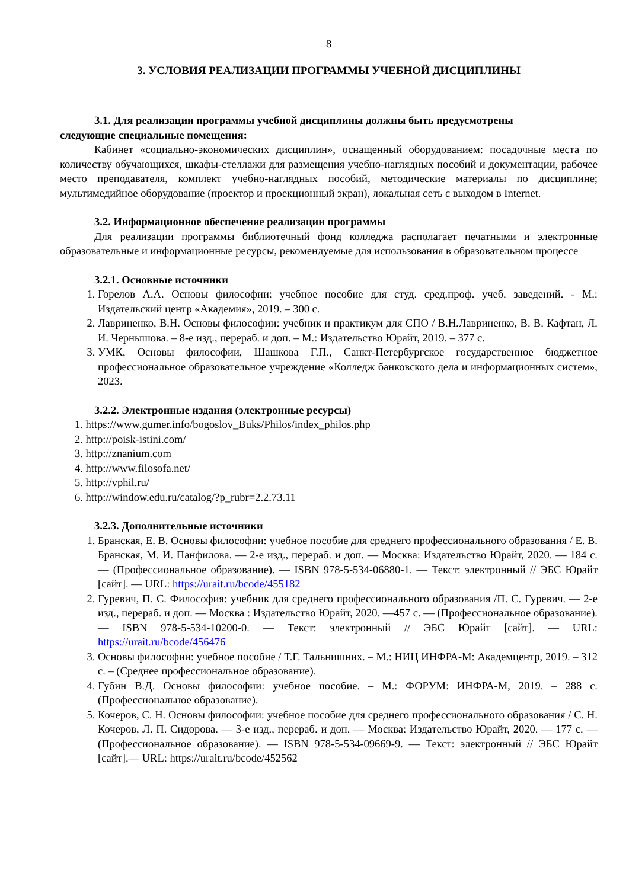8
3. УСЛОВИЯ РЕАЛИЗАЦИИ ПРОГРАММЫ УЧЕБНОЙ ДИСЦИПЛИНЫ
3.1. Для реализации программы учебной дисциплины должны быть предусмотрены
следующие специальные помещения:
Кабинет «социально-экономических дисциплин», оснащенный оборудованием: посадочные места по количеству обучающихся, шкафы-стеллажи для размещения учебно-наглядных пособий и документации, рабочее место преподавателя, комплект учебно-наглядных пособий, методические материалы по дисциплине; мультимедийное оборудование (проектор и проекционный экран), локальная сеть с выходом в Internet.
3.2. Информационное обеспечение реализации программы
Для реализации программы библиотечный фонд колледжа располагает печатными и электронные образовательные и информационные ресурсы, рекомендуемые для использования в образовательном процессе
3.2.1. Основные источники
1. Горелов А.А. Основы философии: учебное пособие для студ. сред.проф. учеб. заведений. - М.: Издательский центр «Академия», 2019. – 300 с.
2. Лавриненко, В.Н. Основы философии: учебник и практикум для СПО / В.Н.Лавриненко, В. В. Кафтан, Л. И. Чернышова. – 8-е изд., перераб. и доп. – М.: Издательство Юрайт, 2019. – 377 с.
3. УМК, Основы философии, Шашкова Г.П., Санкт-Петербургское государственное бюджетное профессиональное образовательное учреждение «Колледж банковского дела и информационных систем», 2023.
3.2.2. Электронные издания (электронные ресурсы)
1. https://www.gumer.info/bogoslov_Buks/Philos/index_philos.php
2. http://poisk-istini.com/
3. http://znanium.com
4. http://www.filosofa.net/
5. http://vphil.ru/
6. http://window.edu.ru/catalog/?p_rubr=2.2.73.11
3.2.3. Дополнительные источники
1. Бранская, Е. В. Основы философии: учебное пособие для среднего профессионального образования / Е. В. Бранская, М. И. Панфилова. — 2-е изд., перераб. и доп. — Москва: Издательство Юрайт, 2020. — 184 с. — (Профессиональное образование). — ISBN 978-5-534-06880-1. — Текст: электронный // ЭБС Юрайт [сайт]. — URL: https://urait.ru/bcode/455182
2. Гуревич, П. С. Философия: учебник для среднего профессионального образования /П. С. Гуревич. — 2-е изд., перераб. и доп. — Москва : Издательство Юрайт, 2020. —457 с. — (Профессиональное образование). — ISBN 978-5-534-10200-0. — Текст: электронный // ЭБС Юрайт [сайт]. — URL: https://urait.ru/bcode/456476
3. Основы философии: учебное пособие / Т.Г. Тальнишних. – М.: НИЦ ИНФРА-М: Академцентр, 2019. – 312 с. – (Среднее профессиональное образование).
4. Губин В.Д. Основы философии: учебное пособие. – М.: ФОРУМ: ИНФРА-М, 2019. – 288 с. (Профессиональное образование).
5. Кочеров, С. Н. Основы философии: учебное пособие для среднего профессионального образования / С. Н. Кочеров, Л. П. Сидорова. — 3-е изд., перераб. и доп. — Москва: Издательство Юрайт, 2020. — 177 с. — (Профессиональное образование). — ISBN 978-5-534-09669-9. — Текст: электронный // ЭБС Юрайт [сайт].— URL: https://urait.ru/bcode/452562